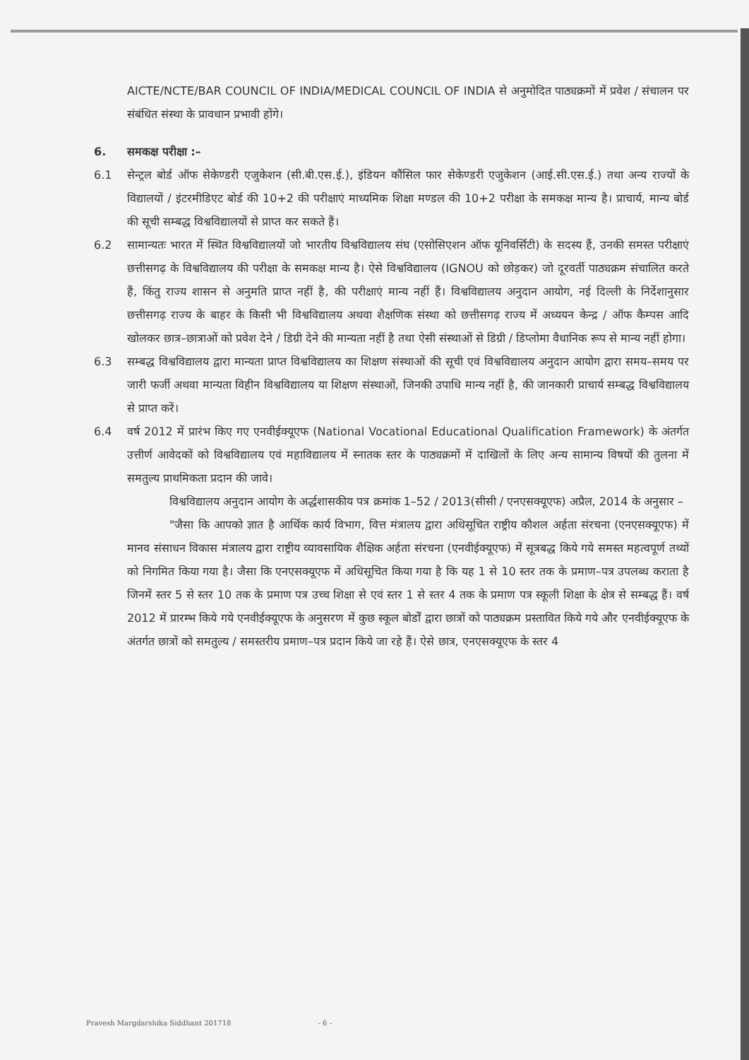AICTE/NCTE/BAR COUNCIL OF INDIA/MEDICAL COUNCIL OF INDIA से अनुमोदित पाठ्यक्रमों में प्रवेश / संचालन पर संबंधित संस्था के प्रावधान प्रभावी होंगे।
6. समकक्ष परीक्षा :–
6.1 सेन्ट्रल बोर्ड ऑफ सेकेण्डरी एजुकेशन (सी.बी.एस.ई.), इंडियन कौंसिल फार सेकेण्डरी एजुकेशन (आई.सी.एस.ई.) तथा अन्य राज्यों के विद्यालयों / इंटरमीडिएट बोर्ड की 10+2 की परीक्षाएं माध्यमिक शिक्षा मण्डल की 10+2 परीक्षा के समकक्ष मान्य है। प्राचार्य, मान्य बोर्ड की सूची सम्बद्ध विश्वविद्यालयों से प्राप्त कर सकते हैं।
6.2 सामान्यतः भारत में स्थित विश्वविद्यालयों जो भारतीय विश्वविद्यालय संघ (एसोसिएशन ऑफ यूनिवर्सिटी) के सदस्य हैं, उनकी समस्त परीक्षाएं छत्तीसगढ़ के विश्वविद्यालय की परीक्षा के समकक्ष मान्य है। ऐसे विश्वविद्यालय (IGNOU को छोड़कर) जो दूरवर्ती पाठ्यक्रम संचालित करते हैं, किंतु राज्य शासन से अनुमति प्राप्त नहीं है, की परीक्षाएं मान्य नहीं हैं। विश्वविद्यालय अनुदान आयोग, नई दिल्ली के निर्देशानुसार छत्तीसगढ़ राज्य के बाहर के किसी भी विश्वविद्यालय अथवा शैक्षणिक संस्था को छत्तीसगढ़ राज्य में अध्ययन केन्द्र / ऑफ कैम्पस आदि खोलकर छात्र–छात्राओं को प्रवेश देने / डिग्री देने की मान्यता नहीं है तथा ऐसी संस्थाओं से डिग्री / डिप्लोमा वैधानिक रूप से मान्य नहीं होगा।
6.3 सम्बद्ध विश्वविद्यालय द्वारा मान्यता प्राप्त विश्वविद्यालय का शिक्षण संस्थाओं की सूची एवं विश्वविद्यालय अनुदान आयोग द्वारा समय–समय पर जारी फर्जी अथवा मान्यता विहीन विश्वविद्यालय या शिक्षण संस्थाओं, जिनकी उपाधि मान्य नहीं है, की जानकारी प्राचार्य सम्बद्ध विश्वविद्यालय से प्राप्त करें।
6.4 वर्ष 2012 में प्रारंभ किए गए एनवीईक्यूएफ (National Vocational Educational Qualification Framework) के अंतर्गत उत्तीर्ण आवेदकों को विश्वविद्यालय एवं महाविद्यालय में स्नातक स्तर के पाठ्यक्रमों में दाखिलों के लिए अन्य सामान्य विषयों की तुलना में समतुल्य प्राथमिकता प्रदान की जावे।
विश्वविद्यालय अनुदान आयोग के अर्द्धशासकीय पत्र क्रमांक 1–52 / 2013(सीसी / एनएसक्यूएफ) अप्रैल, 2014 के अनुसार –
"जैसा कि आपको ज्ञात है आर्थिक कार्य विभाग, वित्त मंत्रालय द्वारा अधिसूचित राष्ट्रीय कौशल अर्हता संरचना (एनएसक्यूएफ) में मानव संसाधन विकास मंत्रालय द्वारा राष्ट्रीय व्यावसायिक शैक्षिक अर्हता संरचना (एनवीईक्यूएफ) में सूत्रबद्ध किये गये समस्त महत्वपूर्ण तथ्यों को निगमित किया गया है। जैसा कि एनएसक्यूएफ में अधिसूचित किया गया है कि यह 1 से 10 स्तर तक के प्रमाण–पत्र उपलब्ध कराता है जिनमें स्तर 5 से स्तर 10 तक के प्रमाण पत्र उच्च शिक्षा से एवं स्तर 1 से स्तर 4 तक के प्रमाण पत्र स्कूली शिक्षा के क्षेत्र से सम्बद्ध हैं। वर्ष 2012 में प्रारम्भ किये गये एनवीईक्यूएफ के अनुसरण में कुछ स्कूल बोर्डों द्वारा छात्रों को पाठ्यक्रम प्रस्तावित किये गये और एनवीईक्यूएफ के अंतर्गत छात्रों को समतुल्य / समस्तरीय प्रमाण–पत्र प्रदान किये जा रहे हैं। ऐसे छात्र, एनएसक्यूएफ के स्तर 4
Pravesh Margdarshika Siddhant 201718 - 6 -